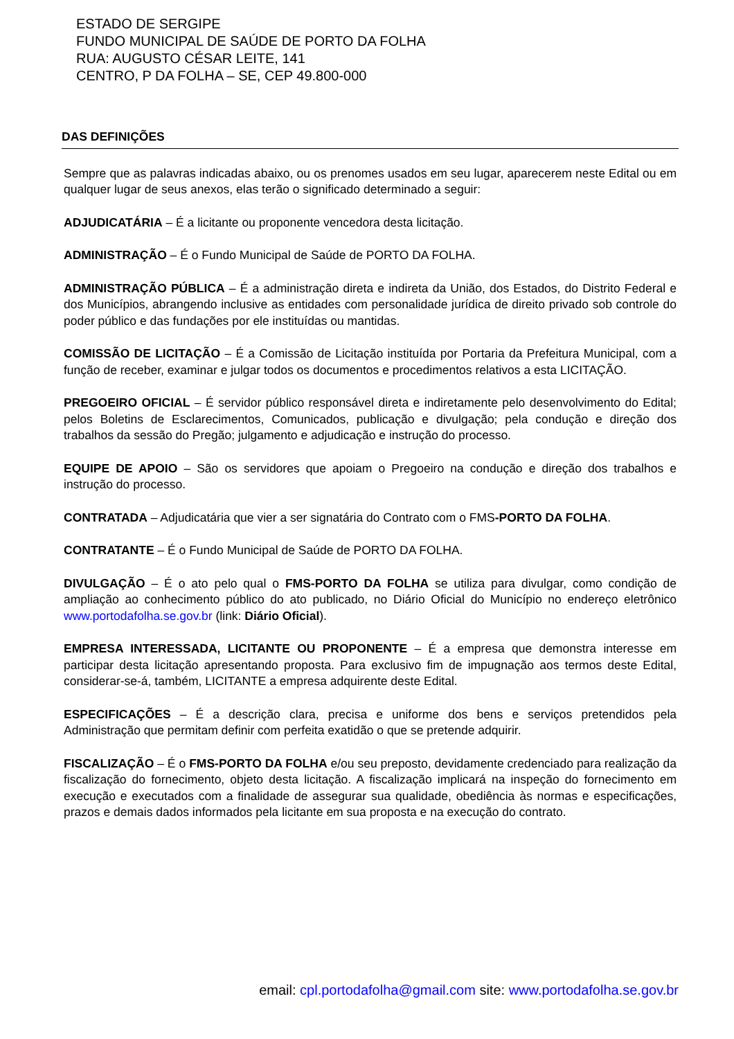ESTADO DE SERGIPE
FUNDO MUNICIPAL DE SAÚDE DE PORTO DA FOLHA
RUA: AUGUSTO CÉSAR LEITE, 141
CENTRO, P DA FOLHA – SE, CEP 49.800-000
DAS DEFINIÇÕES
Sempre que as palavras indicadas abaixo, ou os prenomes usados em seu lugar, aparecerem neste Edital ou em qualquer lugar de seus anexos, elas terão o significado determinado a seguir:
ADJUDICATÁRIA – É a licitante ou proponente vencedora desta licitação.
ADMINISTRAÇÃO – É o Fundo Municipal de Saúde de PORTO DA FOLHA.
ADMINISTRAÇÃO PÚBLICA – É a administração direta e indireta da União, dos Estados, do Distrito Federal e dos Municípios, abrangendo inclusive as entidades com personalidade jurídica de direito privado sob controle do poder público e das fundações por ele instituídas ou mantidas.
COMISSÃO DE LICITAÇÃO – É a Comissão de Licitação instituída por Portaria da Prefeitura Municipal, com a função de receber, examinar e julgar todos os documentos e procedimentos relativos a esta LICITAÇÃO.
PREGOEIRO OFICIAL – É servidor público responsável direta e indiretamente pelo desenvolvimento do Edital; pelos Boletins de Esclarecimentos, Comunicados, publicação e divulgação; pela condução e direção dos trabalhos da sessão do Pregão; julgamento e adjudicação e instrução do processo.
EQUIPE DE APOIO – São os servidores que apoiam o Pregoeiro na condução e direção dos trabalhos e instrução do processo.
CONTRATADA – Adjudicatária que vier a ser signatária do Contrato com o FMS-PORTO DA FOLHA.
CONTRATANTE – É o Fundo Municipal de Saúde de PORTO DA FOLHA.
DIVULGAÇÃO – É o ato pelo qual o FMS-PORTO DA FOLHA se utiliza para divulgar, como condição de ampliação ao conhecimento público do ato publicado, no Diário Oficial do Município no endereço eletrônico www.portodafolha.se.gov.br (link: Diário Oficial).
EMPRESA INTERESSADA, LICITANTE OU PROPONENTE – É a empresa que demonstra interesse em participar desta licitação apresentando proposta. Para exclusivo fim de impugnação aos termos deste Edital, considerar-se-á, também, LICITANTE a empresa adquirente deste Edital.
ESPECIFICAÇÕES – É a descrição clara, precisa e uniforme dos bens e serviços pretendidos pela Administração que permitam definir com perfeita exatidão o que se pretende adquirir.
FISCALIZAÇÃO – É o FMS-PORTO DA FOLHA e/ou seu preposto, devidamente credenciado para realização da fiscalização do fornecimento, objeto desta licitação. A fiscalização implicará na inspeção do fornecimento em execução e executados com a finalidade de assegurar sua qualidade, obediência às normas e especificações, prazos e demais dados informados pela licitante em sua proposta e na execução do contrato.
email: cpl.portodafolha@gmail.com site: www.portodafolha.se.gov.br